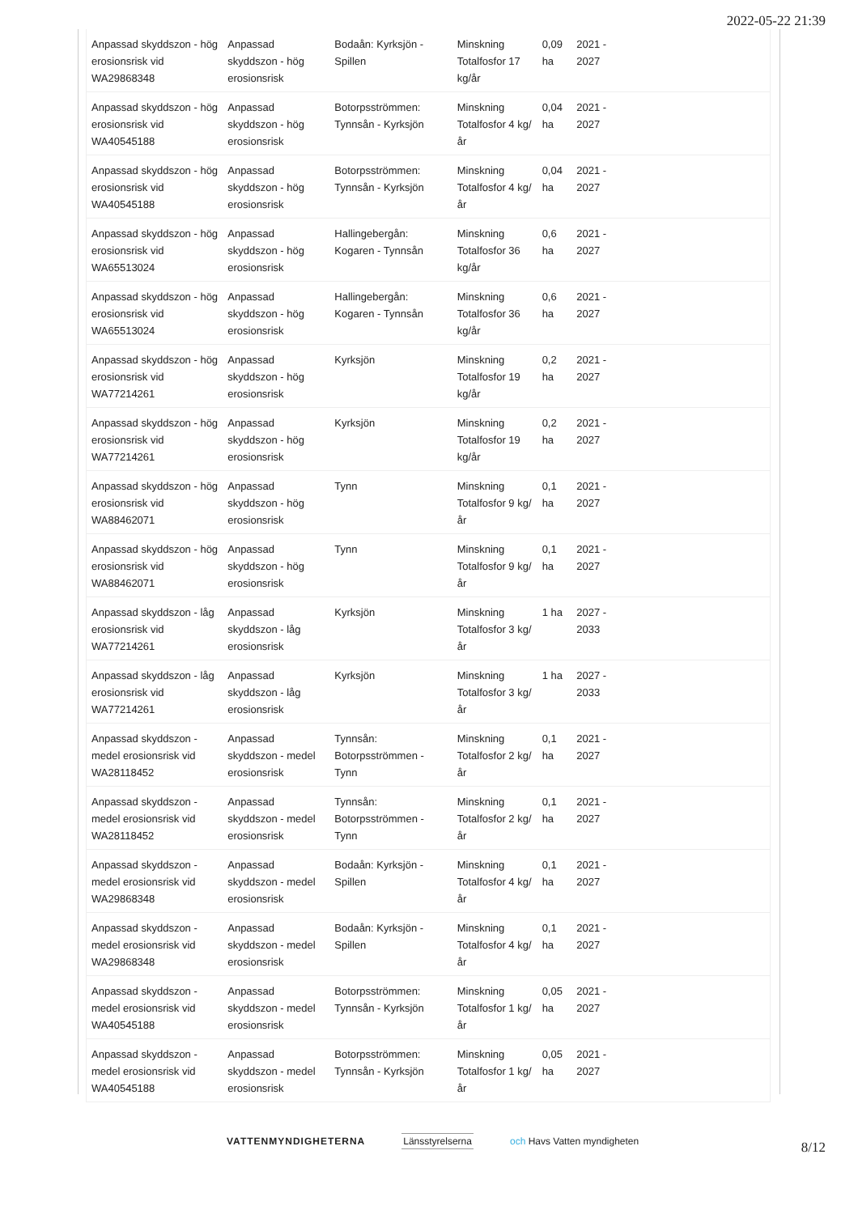2022-05-22 21:39
| Anpassad skyddszon - hög erosionsrisk vid WA29868348 | Anpassad skyddszon - hög erosionsrisk | Bodaån: Kyrksjön - Spillen | Minskning Totalfosfor 17 kg/år | 0,09 ha | 2021 - 2027 | |
| Anpassad skyddszon - hög erosionsrisk vid WA40545188 | Anpassad skyddszon - hög erosionsrisk | Botorpsströmmen: Tynnsån - Kyrksjön | Minskning Totalfosfor 4 kg/år | 0,04 ha | 2021 - 2027 | |
| Anpassad skyddszon - hög erosionsrisk vid WA40545188 | Anpassad skyddszon - hög erosionsrisk | Botorpsströmmen: Tynnsån - Kyrksjön | Minskning Totalfosfor 4 kg/år | 0,04 ha | 2021 - 2027 | |
| Anpassad skyddszon - hög erosionsrisk vid WA65513024 | Anpassad skyddszon - hög erosionsrisk | Hallingebergån: Kogaren - Tynnsån | Minskning Totalfosfor 36 kg/år | 0,6 ha | 2021 - 2027 | |
| Anpassad skyddszon - hög erosionsrisk vid WA65513024 | Anpassad skyddszon - hög erosionsrisk | Hallingebergån: Kogaren - Tynnsån | Minskning Totalfosfor 36 kg/år | 0,6 ha | 2021 - 2027 | |
| Anpassad skyddszon - hög erosionsrisk vid WA77214261 | Anpassad skyddszon - hög erosionsrisk | Kyrksjön | Minskning Totalfosfor 19 kg/år | 0,2 ha | 2021 - 2027 | |
| Anpassad skyddszon - hög erosionsrisk vid WA77214261 | Anpassad skyddszon - hög erosionsrisk | Kyrksjön | Minskning Totalfosfor 19 kg/år | 0,2 ha | 2021 - 2027 | |
| Anpassad skyddszon - hög erosionsrisk vid WA88462071 | Anpassad skyddszon - hög erosionsrisk | Tynn | Minskning Totalfosfor 9 kg/år | 0,1 ha | 2021 - 2027 | |
| Anpassad skyddszon - hög erosionsrisk vid WA88462071 | Anpassad skyddszon - hög erosionsrisk | Tynn | Minskning Totalfosfor 9 kg/år | 0,1 ha | 2021 - 2027 | |
| Anpassad skyddszon - låg erosionsrisk vid WA77214261 | Anpassad skyddszon - låg erosionsrisk | Kyrksjön | Minskning Totalfosfor 3 kg/år | 1 ha | 2027 - 2033 | |
| Anpassad skyddszon - låg erosionsrisk vid WA77214261 | Anpassad skyddszon - låg erosionsrisk | Kyrksjön | Minskning Totalfosfor 3 kg/år | 1 ha | 2027 - 2033 | |
| Anpassad skyddszon - medel erosionsrisk vid WA28118452 | Anpassad skyddszon - medel erosionsrisk | Tynnsån: Botorpsströmmen - Tynn | Minskning Totalfosfor 2 kg/år | 0,1 ha | 2021 - 2027 | |
| Anpassad skyddszon - medel erosionsrisk vid WA28118452 | Anpassad skyddszon - medel erosionsrisk | Tynnsån: Botorpsströmmen - Tynn | Minskning Totalfosfor 2 kg/år | 0,1 ha | 2021 - 2027 | |
| Anpassad skyddszon - medel erosionsrisk vid WA29868348 | Anpassad skyddszon - medel erosionsrisk | Bodaån: Kyrksjön - Spillen | Minskning Totalfosfor 4 kg/år | 0,1 ha | 2021 - 2027 | |
| Anpassad skyddszon - medel erosionsrisk vid WA29868348 | Anpassad skyddszon - medel erosionsrisk | Bodaån: Kyrksjön - Spillen | Minskning Totalfosfor 4 kg/år | 0,1 ha | 2021 - 2027 | |
| Anpassad skyddszon - medel erosionsrisk vid WA40545188 | Anpassad skyddszon - medel erosionsrisk | Botorpsströmmen: Tynnsån - Kyrksjön | Minskning Totalfosfor 1 kg/år | 0,05 ha | 2021 - 2027 | |
| Anpassad skyddszon - medel erosionsrisk vid WA40545188 | Anpassad skyddszon - medel erosionsrisk | Botorpsströmmen: Tynnsån - Kyrksjön | Minskning Totalfosfor 1 kg/år | 0,05 ha | 2021 - 2027 | |
VATTENMYNDIGHETERNA Länsstyrelserna
och Havs Vatten myndigheten
8/12